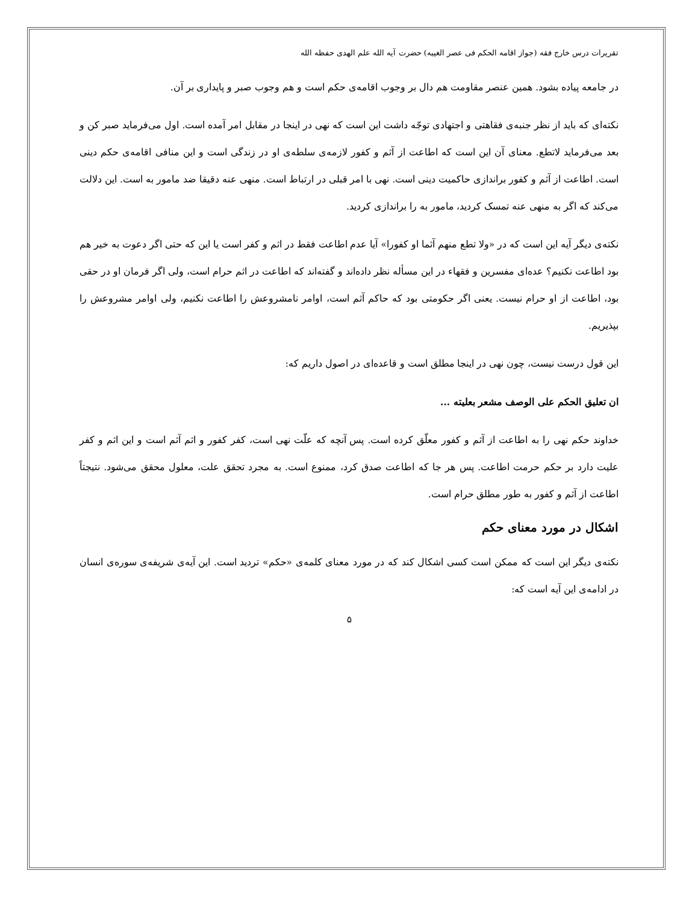تقریرات درس خارج فقه (جواز اقامه الحکم فی عصر الغیبه) حضرت آیه الله علم الهدی حفظه الله
در جامعه پیاده بشود. همین عنصر مقاومت هم دال بر وجوب اقامه‌ی حکم است و هم وجوب صبر و پایداری بر آن.
نکته‌ای که باید از نظر جنبه‌ی فقاهتی و اجتهادی توجّه داشت این است که نهی در اینجا در مقابل امر آمده است. اول می‌فرماید صبر کن و بعد می‌فرماید لاتطع. معنای آن این است که اطاعت از آثم و کفور لازمه‌ی سلطه‌ی او در زندگی است و این منافی اقامه‌ی حکم دینی است. اطاعت از آثم و کفور براندازی حاکمیت دینی است. نهی با امر قبلی در ارتباط است. منهی عنه دقیقا ضد مامور به است. این دلالت می‌کند که اگر به منهی عنه تمسک کردید، مامور به را براندازی کردید.
نکته‌ی دیگر آیه این است که در «ولا تطع منهم آثما او کفورا» آیا عدم اطاعت فقط در اثم و کفر است یا این که حتی اگر دعوت به خیر هم بود اطاعت نکنیم؟ عده‌ای مفسرین و فقهاء در این مسأله نظر داده‌اند و گفته‌اند که اطاعت در اثم حرام است، ولی اگر فرمان او در حقی بود، اطاعت از او حرام نیست. یعنی اگر حکومتی بود که حاکم آثم است، اوامر نامشروعش را اطاعت نکنیم، ولی اوامر مشروعش را بپذیریم.
این قول درست نیست، چون نهی در اینجا مطلق است و قاعده‌ای در اصول داریم که:
ان تعلیق الحکم علی الوصف مشعر بعلیته ...
خداوند حکم نهی را به اطاعت از آثم و کفور معلّق کرده است. پس آنچه که علّت نهی است، کفر کفور و اثم آثم است و این اثم و کفر علیت دارد بر حکم حرمت اطاعت. پس هر جا که اطاعت صدق کرد، ممنوع است. به مجرد تحقق علت، معلول محقق می‌شود. نتیجتاً اطاعت از آثم و کفور به طور مطلق حرام است.
اشکال در مورد معنای حکم
نکته‌ی دیگر این است که ممکن است کسی اشکال کند که در مورد معنای کلمه‌ی «حکم» تردید است. این آیه‌ی شریفه‌ی سوره‌ی انسان در ادامه‌ی این آیه است که:
۵